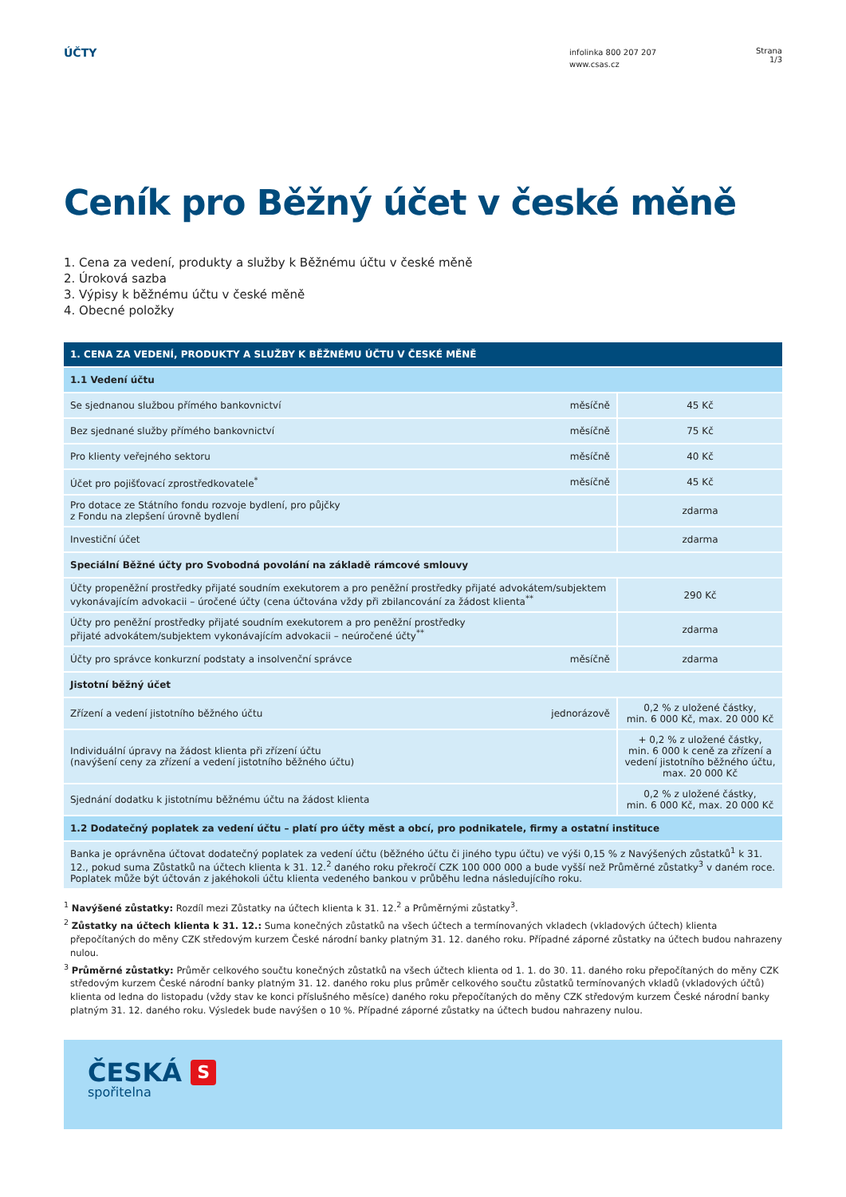ÚČTY
infolinka 800 207 207
www.csas.cz
Strana 1/3
Ceník pro Běžný účet v české měně
1. Cena za vedení, produkty a služby k Běžnému účtu v české měně
2. Úroková sazba
3. Výpisy k běžnému účtu v české měně
4. Obecné položky
| 1. CENA ZA VEDENÍ, PRODUKTY A SLUŽBY K BĚŽNÉMU ÚČTU V ČESKÉ MĚNĚ | | |
| --- | --- | --- |
| 1.1 Vedení účtu | | |
| Se sjednanou službou přímého bankovnictví | měsíčně | 45 Kč |
| Bez sjednané služby přímého bankovnictví | měsíčně | 75 Kč |
| Pro klienty veřejného sektoru | měsíčně | 40 Kč |
| Účet pro pojišťovací zprostředkovatele<sup>*</sup> | měsíčně | 45 Kč |
| Pro dotace ze Státního fondu rozvoje bydlení, pro půjčky z Fondu na zlepšení úrovně bydlení | | zdarma |
| Investiční účet | | zdarma |
| Speciální Běžné účty pro Svobodná povolání na základě rámcové smlouvy | | |
| Účty propeněžní prostředky přijaté soudním exekutorem a pro peněžní prostředky přijaté advokátem/subjektem vykonávajícím advokacii – úročené účty (cena účtována vždy při zbilancování za žádost klienta<sup>**</sup> | | 290 Kč |
| Účty pro peněžní prostředky přijaté soudním exekutorem a pro peněžní prostředky přijaté advokátem/subjektem vykonávajícím advokacii – neúročené účty<sup>**</sup> | | zdarma |
| Účty pro správce konkurzní podstaty a insolvenční správce | měsíčně | zdarma |
| Jistotní běžný účet | | |
| Zřízení a vedení jistotního běžného účtu | jednorázově | 0,2 % z uložené částky, min. 6 000 Kč, max. 20 000 Kč |
| Individuální úpravy na žádost klienta při zřízení účtu (navýšení ceny za zřízení a vedení jistotního běžného účtu) | | + 0,2 % z uložené částky, min. 6 000 k ceně za zřízení a vedení jistotního běžného účtu, max. 20 000 Kč |
| Sjednání dodatku k jistotnímu běžnému účtu na žádost klienta | | 0,2 % z uložené částky, min. 6 000 Kč, max. 20 000 Kč |
| 1.2 Dodatečný poplatek za vedení účtu – platí pro účty měst a obcí, pro podnikatele, firmy a ostatní instituce | | |
| Banka je oprávněna účtovat dodatečný poplatek za vedení účtu (běžného účtu či jiného typu účtu) ve výši 0,15 % z Navýšených zůstatků<sup>1</sup> k 31. 12., pokud suma Zůstatků na účtech klienta k 31. 12.<sup>2</sup> daného roku překročí CZK 100 000 000 a bude vyšší než Průměrné zůstatky<sup>3</sup> v daném roce. Poplatek může být účtován z jakéhokoli účtu klienta vedeného bankou v průběhu ledna následujícího roku. | | |
<sup>1</sup> Navýšené zůstatky: Rozdíl mezi Zůstatky na účtech klienta k 31. 12.<sup>2</sup> a Průměrnými zůstatky<sup>3</sup>.
<sup>2</sup> Zůstatky na účtech klienta k 31. 12.: Suma konečných zůstatků na všech účtech a termínovaných vkladech (vkladových účtech) klienta přepočítaných do měny CZK středovým kurzem České národní banky platným 31. 12. daného roku. Případné záporné zůstatky na účtech budou nahrazeny nulou.
<sup>3</sup> Průměrné zůstatky: Průměr celkového součtu konečných zůstatků na všech účtech klienta od 1. 1. do 30. 11. daného roku přepočítaných do měny CZK středovým kurzem České národní banky platným 31. 12. daného roku plus průměr celkového součtu zůstatků termínovaných vkladů (vkladových účtů) klienta od ledna do listopadu (vždy stav ke konci příslušného měsíce) daného roku přepočítaných do měny CZK středovým kurzem České národní banky platným 31. 12. daného roku. Výsledek bude navýšen o 10 %. Případné záporné zůstatky na účtech budou nahrazeny nulou.
ČESKÁ S
spořitelna